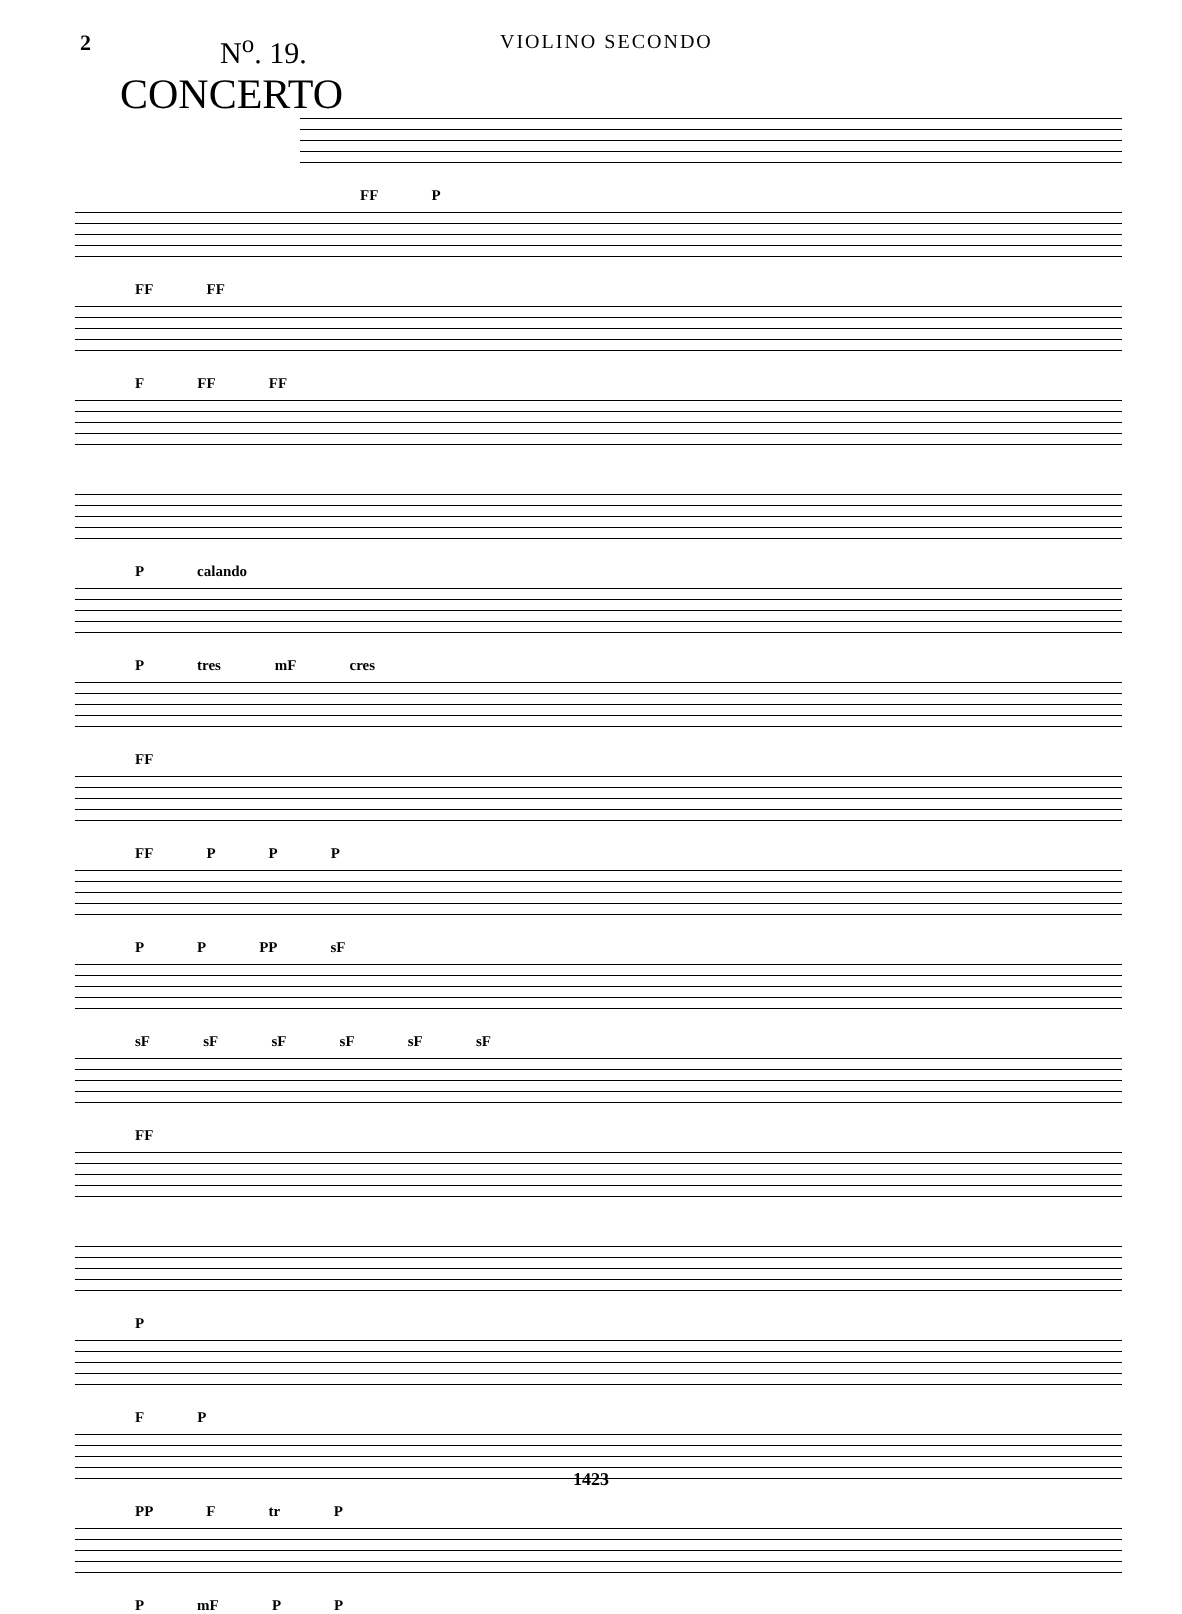2
N<sup>o</sup>. 19.
CONCERTO
VIOLINO SECONDO
FF P
FF FF
F FF FF
P calando
P tres mF cres
FF
FF P P P
P P PP sF
sF sF sF sF sF sF
FF
P
F P
PP F tr P
P mF P P
1423